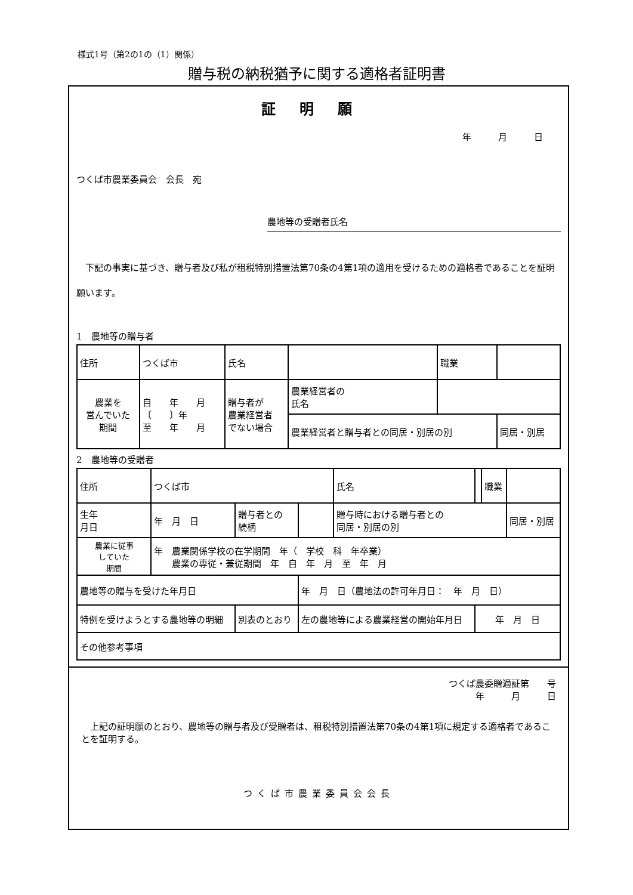様式1号（第2の1の（1）関係）
贈与税の納税猶予に関する適格者証明書
証明願
年　　　月　　　日
つくば市農業委員会　会長　宛
農地等の受贈者氏名
　下記の事実に基づき、贈与者及び私が租税特別措置法第70条の4第1項の適用を受けるための適格者であることを証明願います。
1　農地等の贈与者
| 住所 | つくば市 | 氏名 | | | 職業 | |
| 農業を 営んでいた 期間 | 自 年 月 〔 〕年 至 年 月 | 贈与者が 農業経営者 でない場合 | | 農業経営者の 氏名 | | |
| | | | | 農業経営者と贈与者との同居・別居の別 | | 同居・別居 |
2　農地等の受贈者
| 住所 | つくば市 | | | 氏名 | | 職業 | |
| 生年 月日 | 年 月 日 | 贈与者との 続柄 | | 贈与時における贈与者との 同居・別居の別 | | | 同居・別居 |
| 農業に従事 していた 期間 | 年 農業関係学校の在学期間 年（ 学校 科 年卒業） 農業の専従・兼従期間 年 自 年 月 至 年 月 | | | | | | |
| 農地等の贈与を受けた年月日 | | | 年 月 日（農地法の許可年月日： 年 月 日） | | | | |
| 特例を受けようとする農地等の明細 | | 別表のとおり | 左の農地等による農業経営の開始年月日 | | 年 月 日 | | |
| その他参考事項 | | | | | | | |
つくば農委贈適証第　　号
年　　　月　　　日
　上記の証明願のとおり、農地等の贈与者及び受贈者は、租税特別措置法第70条の4第1項に規定する適格者であることを証明する。
つくば市農業委員会会長